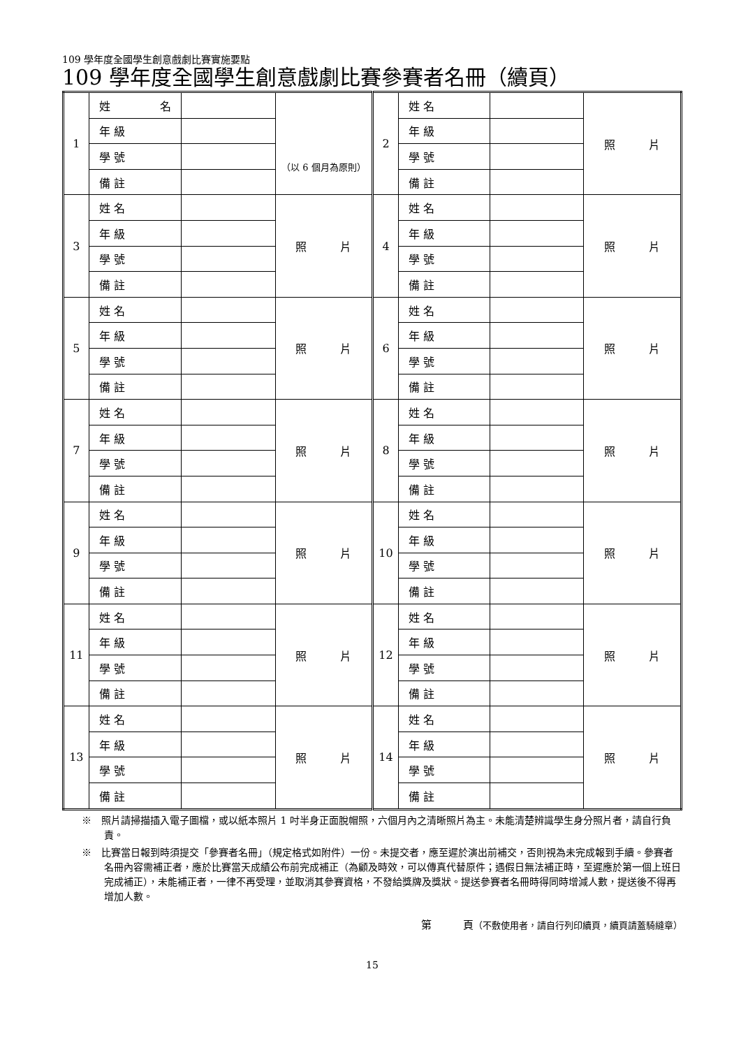109 學年度全國學生創意戲劇比賽實施要點
109 學年度全國學生創意戲劇比賽參賽者名冊（續頁）
| 1 | 姓 名 | | （以 6 個月為原則） | 2 | 姓 名 | | 照 片 |
| | 年 級 | | | | 年 級 | | |
| | 學 號 | | | | 學 號 | | |
| | 備 註 | | | | 備 註 | | |
| 3 | 姓 名 | | 照 片 | 4 | 姓 名 | | 照 片 |
| | 年 級 | | | | 年 級 | | |
| | 學 號 | | | | 學 號 | | |
| | 備 註 | | | | 備 註 | | |
| 5 | 姓 名 | | 照 片 | 6 | 姓 名 | | 照 片 |
| | 年 級 | | | | 年 級 | | |
| | 學 號 | | | | 學 號 | | |
| | 備 註 | | | | 備 註 | | |
| 7 | 姓 名 | | 照 片 | 8 | 姓 名 | | 照 片 |
| | 年 級 | | | | 年 級 | | |
| | 學 號 | | | | 學 號 | | |
| | 備 註 | | | | 備 註 | | |
| 9 | 姓 名 | | 照 片 | 10 | 姓 名 | | 照 片 |
| | 年 級 | | | | 年 級 | | |
| | 學 號 | | | | 學 號 | | |
| | 備 註 | | | | 備 註 | | |
| 11 | 姓 名 | | 照 片 | 12 | 姓 名 | | 照 片 |
| | 年 級 | | | | 年 級 | | |
| | 學 號 | | | | 學 號 | | |
| | 備 註 | | | | 備 註 | | |
| 13 | 姓 名 | | 照 片 | 14 | 姓 名 | | 照 片 |
| | 年 級 | | | | 年 級 | | |
| | 學 號 | | | | 學 號 | | |
| | 備 註 | | | | 備 註 | | |
※　照片請掃描插入電子圖檔，或以紙本照片 1 吋半身正面脫帽照，六個月內之清晰照片為主。未能清楚辨識學生身分照片者，請自行負責。
※　比賽當日報到時須提交「參賽者名冊」（規定格式如附件）一份。未提交者，應至遲於演出前補交，否則視為未完成報到手續。參賽者名冊內容需補正者，應於比賽當天成績公布前完成補正（為顧及時效，可以傳真代替原件；遇假日無法補正時，至遲應於第一個上班日完成補正），未能補正者，一律不再受理，並取消其參賽資格，不發給獎牌及獎狀。提送參賽者名冊時得同時增減人數，提送後不得再增加人數。
第　　　頁（不敷使用者，請自行列印續頁，續頁請蓋騎縫章）
15